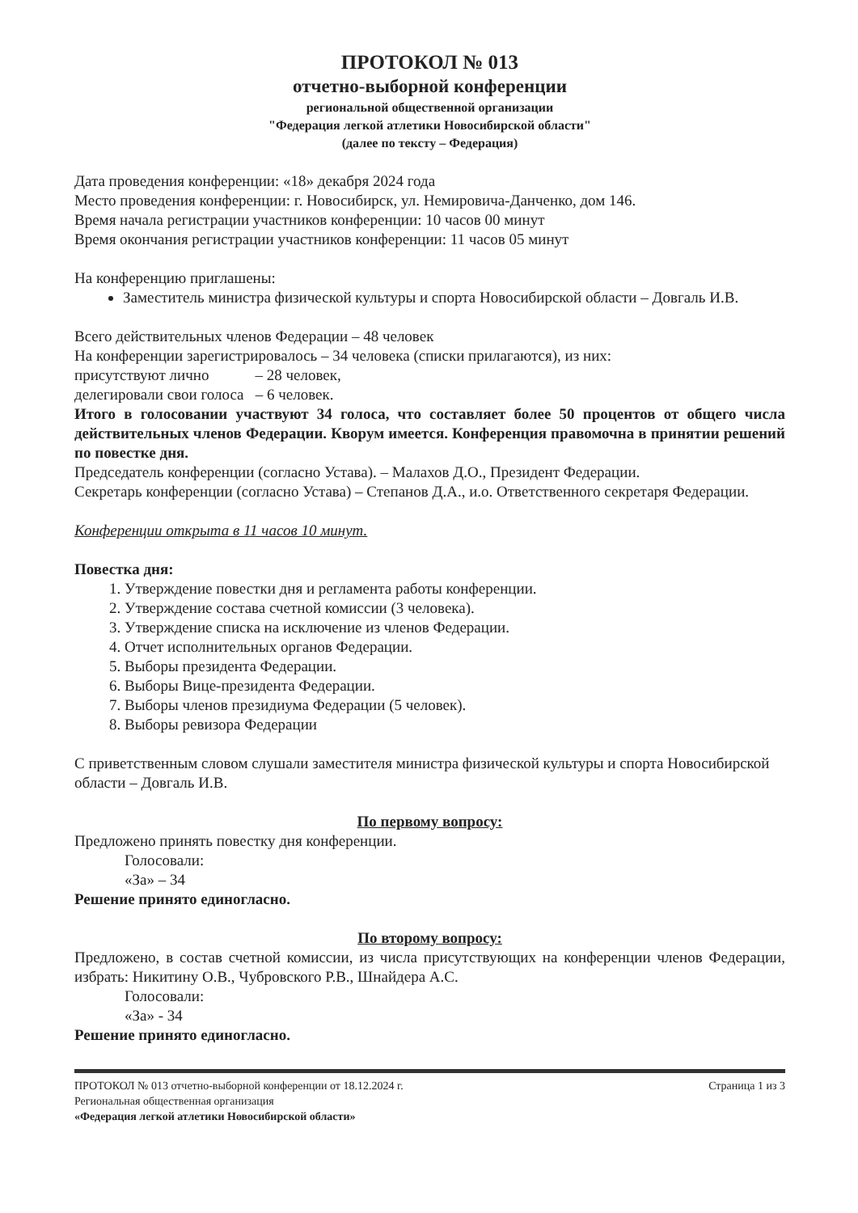ПРОТОКОЛ № 013
отчетно-выборной конференции
региональной общественной организации
"Федерация легкой атлетики Новосибирской области"
(далее по тексту – Федерация)
Дата проведения конференции: «18» декабря 2024 года
Место проведения конференции: г. Новосибирск, ул. Немировича-Данченко, дом 146.
Время начала регистрации участников конференции: 10 часов 00 минут
Время окончания регистрации участников конференции: 11 часов 05 минут
На конференцию приглашены:
Заместитель министра физической культуры и спорта Новосибирской области – Довгаль И.В.
Всего действительных членов Федерации – 48 человек
На конференции зарегистрировалось – 34 человека (списки прилагаются), из них:
присутствуют лично – 28 человек,
делегировали свои голоса – 6 человек.
Итого в голосовании участвуют 34 голоса, что составляет более 50 процентов от общего числа действительных членов Федерации. Кворум имеется. Конференция правомочна в принятии решений по повестке дня.
Председатель конференции (согласно Устава). – Малахов Д.О., Президент Федерации.
Секретарь конференции (согласно Устава) – Степанов Д.А., и.о. Ответственного секретаря Федерации.
Конференции открыта в 11 часов 10 минут.
Повестка дня:
1. Утверждение повестки дня и регламента работы конференции.
2. Утверждение состава счетной комиссии (3 человека).
3. Утверждение списка на исключение из членов Федерации.
4. Отчет исполнительных органов Федерации.
5. Выборы президента Федерации.
6. Выборы Вице-президента Федерации.
7. Выборы членов президиума Федерации (5 человек).
8. Выборы ревизора Федерации
С приветственным словом слушали заместителя министра физической культуры и спорта Новосибирской области – Довгаль И.В.
По первому вопросу:
Предложено принять повестку дня конференции.
Голосовали:
«За» – 34
Решение принято единогласно.
По второму вопросу:
Предложено, в состав счетной комиссии, из числа присутствующих на конференции членов Федерации, избрать: Никитину О.В., Чубровского Р.В., Шнайдера А.С.
Голосовали:
«За» - 34
Решение принято единогласно.
ПРОТОКОЛ № 013 отчетно-выборной конференции от 18.12.2024 г. Страница 1 из 3
Региональная общественная организация
«Федерация легкой атлетики Новосибирской области»